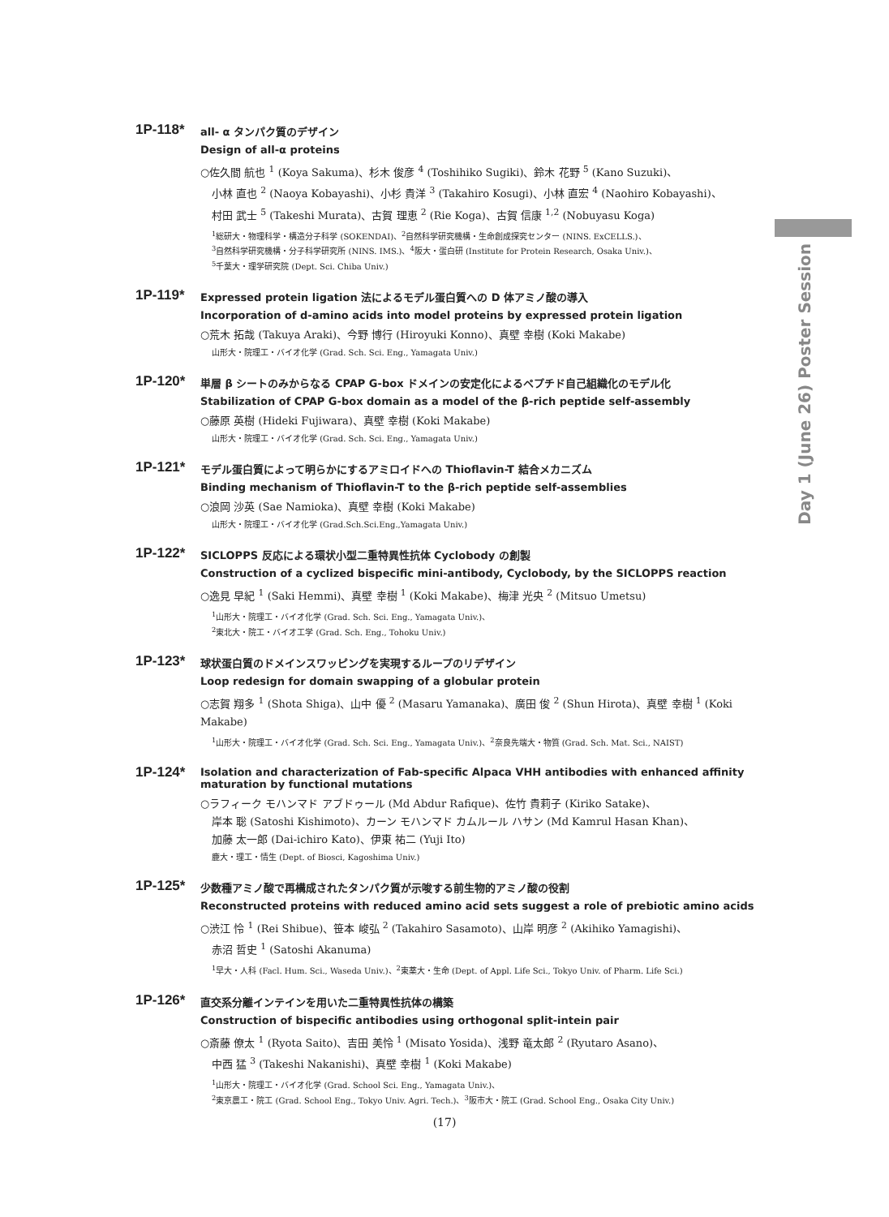Day 1 (June 26) Poster Session
1P-118*
all- α タンパク質のデザイン
Design of all-α proteins
○佐久間 航也 <sup>1</sup> (Koya Sakuma)、杉木 俊彦 <sup>4</sup> (Toshihiko Sugiki)、鈴木 花野 <sup>5</sup> (Kano Suzuki)、
小林 直也 <sup>2</sup> (Naoya Kobayashi)、小杉 貴洋 <sup>3</sup> (Takahiro Kosugi)、小林 直宏 <sup>4</sup> (Naohiro Kobayashi)、
村田 武士 <sup>5</sup> (Takeshi Murata)、古賀 理恵 <sup>2</sup> (Rie Koga)、古賀 信康 <sup>1,2</sup> (Nobuyasu Koga)
<sup>1</sup> 総研大・物理科学・構造分子科学 (SOKENDAI)、<sup>2</sup>自然科学研究機構・生命創成探究センター (NINS. ExCELLS.)、
<sup>3</sup> 自然科学研究機構・分子科学研究所 (NINS. IMS.)、<sup>4</sup>阪大・蛋白研 (Institute for Protein Research, Osaka Univ.)、
<sup>5</sup> 千葉大・理学研究院 (Dept. Sci. Chiba Univ.)
1P-119*
Expressed protein ligation 法によるモデル蛋白質への D 体アミノ酸の導入
Incorporation of d-amino acids into model proteins by expressed protein ligation
○荒木 拓哉 (Takuya Araki)、今野 博行 (Hiroyuki Konno)、真壁 幸樹 (Koki Makabe)
山形大・院理工・バイオ化学 (Grad. Sch. Sci. Eng., Yamagata Univ.)
1P-120*
単層 β シートのみからなる CPAP G-box ドメインの安定化によるペプチド自己組織化のモデル化
Stabilization of CPAP G-box domain as a model of the β-rich peptide self-assembly
○藤原 英樹 (Hideki Fujiwara)、真壁 幸樹 (Koki Makabe)
山形大・院理工・バイオ化学 (Grad. Sch. Sci. Eng., Yamagata Univ.)
1P-121*
モデル蛋白質によって明らかにするアミロイドへの Thioflavin-T 結合メカニズム
Binding mechanism of Thioflavin-T to the β-rich peptide self-assemblies
○浪岡 沙英 (Sae Namioka)、真壁 幸樹 (Koki Makabe)
山形大・院理工・バイオ化学 (Grad.Sch.Sci.Eng.,Yamagata Univ.)
1P-122*
SICLOPPS 反応による環状小型二重特異性抗体 Cyclobody の創製
Construction of a cyclized bispecific mini-antibody, Cyclobody, by the SICLOPPS reaction
○逸見 早紀 <sup>1</sup> (Saki Hemmi)、真壁 幸樹 <sup>1</sup> (Koki Makabe)、梅津 光央 <sup>2</sup> (Mitsuo Umetsu)
<sup>1</sup> 山形大・院理工・バイオ化学 (Grad. Sch. Sci. Eng., Yamagata Univ.)、
<sup>2</sup> 東北大・院工・バイオ工学 (Grad. Sch. Eng., Tohoku Univ.)
1P-123*
球状蛋白質のドメインスワッピングを実現するループのリデザイン
Loop redesign for domain swapping of a globular protein
○志賀 翔多 <sup>1</sup> (Shota Shiga)、山中 優 <sup>2</sup> (Masaru Yamanaka)、廣田 俊 <sup>2</sup> (Shun Hirota)、真壁 幸樹 <sup>1</sup> (Koki Makabe)
<sup>1</sup> 山形大・院理工・バイオ化学 (Grad. Sch. Sci. Eng., Yamagata Univ.)、<sup>2</sup>奈良先端大・物質 (Grad. Sch. Mat. Sci., NAIST)
1P-124*
Isolation and characterization of Fab-specific Alpaca VHH antibodies with enhanced affinity maturation by functional mutations
○ラフィーク モハンマド アブドゥール (Md Abdur Rafique)、佐竹 貴莉子 (Kiriko Satake)、
岸本 聡 (Satoshi Kishimoto)、カーン モハンマド カムルール ハサン (Md Kamrul Hasan Khan)、
加藤 太一郎 (Dai-ichiro Kato)、伊東 祐二 (Yuji Ito)
鹿大・理工・情生 (Dept. of Biosci, Kagoshima Univ.)
1P-125*
少数種アミノ酸で再構成されたタンパク質が示唆する前生物的アミノ酸の役割
Reconstructed proteins with reduced amino acid sets suggest a role of prebiotic amino acids
○渋江 怜 <sup>1</sup> (Rei Shibue)、笹本 峻弘 <sup>2</sup> (Takahiro Sasamoto)、山岸 明彦 <sup>2</sup> (Akihiko Yamagishi)、
赤沼 哲史 <sup>1</sup> (Satoshi Akanuma)
<sup>1</sup> 早大・人科 (Facl. Hum. Sci., Waseda Univ.)、<sup>2</sup>東薬大・生命 (Dept. of Appl. Life Sci., Tokyo Univ. of Pharm. Life Sci.)
1P-126*
直交系分離インテインを用いた二重特異性抗体の構築
Construction of bispecific antibodies using orthogonal split-intein pair
○斎藤 僚太 <sup>1</sup> (Ryota Saito)、吉田 美怜 <sup>1</sup> (Misato Yosida)、浅野 竜太郎 <sup>2</sup> (Ryutaro Asano)、
中西 猛 <sup>3</sup> (Takeshi Nakanishi)、真壁 幸樹 <sup>1</sup> (Koki Makabe)
<sup>1</sup> 山形大・院理工・バイオ化学 (Grad. School Sci. Eng., Yamagata Univ.)、
<sup>2</sup> 東京農工・院工 (Grad. School Eng., Tokyo Univ. Agri. Tech.)、<sup>3</sup>阪市大・院工 (Grad. School Eng., Osaka City Univ.)
(17)